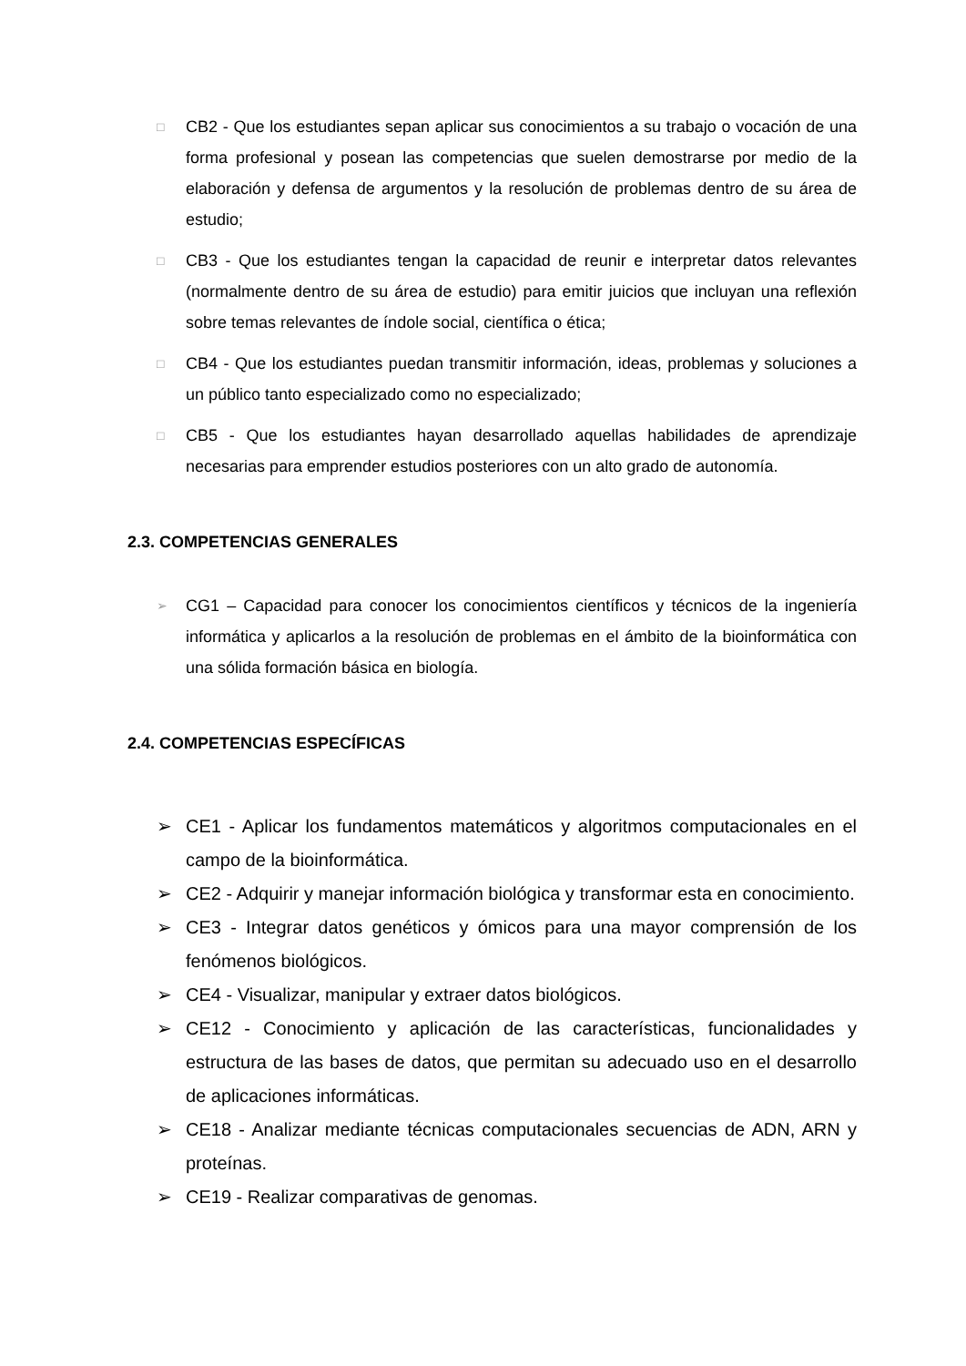□ CB2 - Que los estudiantes sepan aplicar sus conocimientos a su trabajo o vocación de una forma profesional y posean las competencias que suelen demostrarse por medio de la elaboración y defensa de argumentos y la resolución de problemas dentro de su área de estudio;
□ CB3 - Que los estudiantes tengan la capacidad de reunir e interpretar datos relevantes (normalmente dentro de su área de estudio) para emitir juicios que incluyan una reflexión sobre temas relevantes de índole social, científica o ética;
□ CB4 - Que los estudiantes puedan transmitir información, ideas, problemas y soluciones a un público tanto especializado como no especializado;
□ CB5 - Que los estudiantes hayan desarrollado aquellas habilidades de aprendizaje necesarias para emprender estudios posteriores con un alto grado de autonomía.
2.3. COMPETENCIAS GENERALES
➢ CG1 – Capacidad para conocer los conocimientos científicos y técnicos de la ingeniería informática y aplicarlos a la resolución de problemas en el ámbito de la bioinformática con una sólida formación básica en biología.
2.4. COMPETENCIAS ESPECÍFICAS
➢ CE1 - Aplicar los fundamentos matemáticos y algoritmos computacionales en el campo de la bioinformática.
➢ CE2 - Adquirir y manejar información biológica y transformar esta en conocimiento.
➢ CE3 - Integrar datos genéticos y ómicos para una mayor comprensión de los fenómenos biológicos.
➢ CE4 - Visualizar, manipular y extraer datos biológicos.
➢ CE12 - Conocimiento y aplicación de las características, funcionalidades y estructura de las bases de datos, que permitan su adecuado uso en el desarrollo de aplicaciones informáticas.
➢ CE18 - Analizar mediante técnicas computacionales secuencias de ADN, ARN y proteínas.
➢ CE19 - Realizar comparativas de genomas.